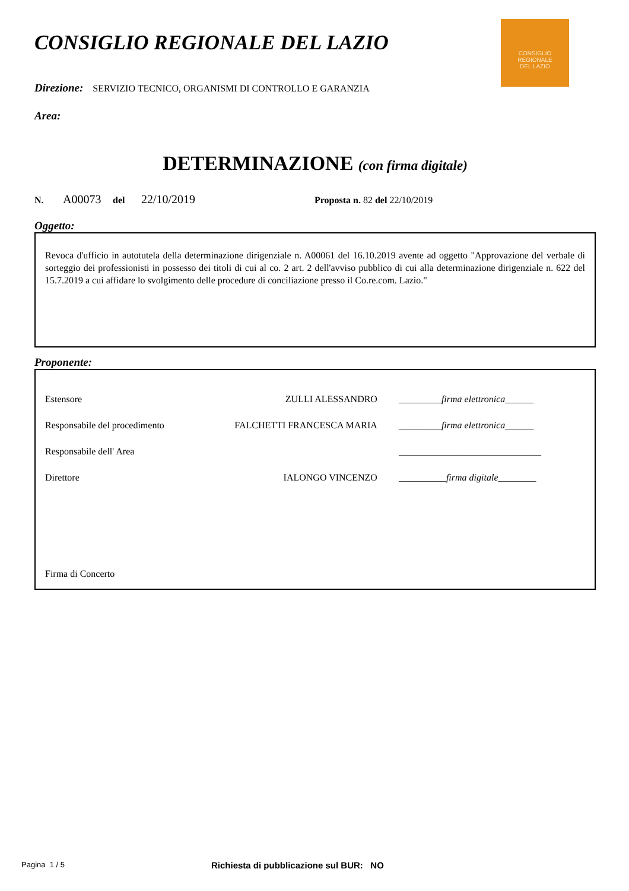CONSIGLIO
REGIONALE
DEL LAZIO
CONSIGLIO REGIONALE DEL LAZIO
Direzione: SERVIZIO TECNICO, ORGANISMI DI CONTROLLO E GARANZIA
Area:
DETERMINAZIONE (con firma digitale)
N. A00073 del 22/10/2019 Proposta n. 82 del 22/10/2019
Oggetto:
Revoca d'ufficio in autotutela della determinazione dirigenziale n. A00061 del 16.10.2019 avente ad oggetto "Approvazione del verbale di sorteggio dei professionisti in possesso dei titoli di cui al co. 2 art. 2 dell'avviso pubblico di cui alla determinazione dirigenziale n. 622 del 15.7.2019 a cui affidare lo svolgimento delle procedure di conciliazione presso il Co.re.com. Lazio."
Proponente:
| Estensore | ZULLI ALESSANDRO | _________ firma elettronica ______ |
| Responsabile del procedimento | FALCHETTI FRANCESCA MARIA | _________ firma elettronica ______ |
| Responsabile dell' Area | | ______________________________ |
| Direttore | IALONGO VINCENZO | __________ firma digitale ________ |
Firma di Concerto
Pagina 1 / 5 Richiesta di pubblicazione sul BUR: NO